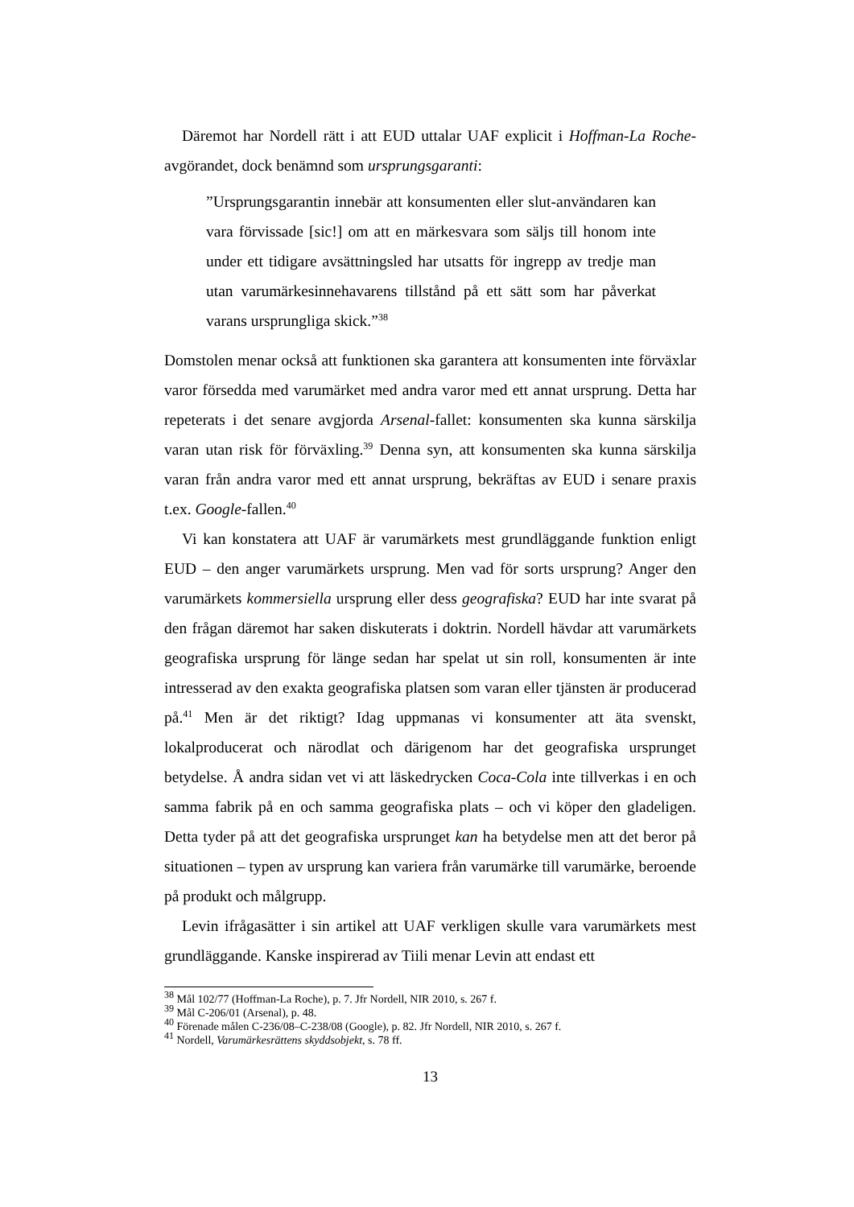Däremot har Nordell rätt i att EUD uttalar UAF explicit i Hoffman-La Roche-avgörandet, dock benämnd som ursprungsgaranti:
”Ursprungsgarantin innebär att konsumenten eller slut-användaren kan vara förvissade [sic!] om att en märkesvara som säljs till honom inte under ett tidigare avsättningsled har utsatts för ingrepp av tredje man utan varumärkesinnehavarens tillstånd på ett sätt som har påverkat varans ursprungliga skick.”<sup>38</sup>
Domstolen menar också att funktionen ska garantera att konsumenten inte förväxlar varor försedda med varumärket med andra varor med ett annat ursprung. Detta har repeterats i det senare avgjorda Arsenal-fallet: konsumenten ska kunna särskilja varan utan risk för förväxling.<sup>39</sup> Denna syn, att konsumenten ska kunna särskilja varan från andra varor med ett annat ursprung, bekräftas av EUD i senare praxis t.ex. Google-fallen.<sup>40</sup>
Vi kan konstatera att UAF är varumärkets mest grundläggande funktion enligt EUD – den anger varumärkets ursprung. Men vad för sorts ursprung? Anger den varumärkets kommersiella ursprung eller dess geografiska? EUD har inte svarat på den frågan däremot har saken diskuterats i doktrin. Nordell hävdar att varumärkets geografiska ursprung för länge sedan har spelat ut sin roll, konsumenten är inte intresserad av den exakta geografiska platsen som varan eller tjänsten är producerad på.<sup>41</sup> Men är det riktigt? Idag uppmanas vi konsumenter att äta svenskt, lokalproducerat och närodlat och därigenom har det geografiska ursprunget betydelse. Å andra sidan vet vi att läskedrycken Coca-Cola inte tillverkas i en och samma fabrik på en och samma geografiska plats – och vi köper den gladeligen. Detta tyder på att det geografiska ursprunget kan ha betydelse men att det beror på situationen – typen av ursprung kan variera från varumärke till varumärke, beroende på produkt och målgrupp.
Levin ifrågasätter i sin artikel att UAF verkligen skulle vara varumärkets mest grundläggande. Kanske inspirerad av Tiili menar Levin att endast ett
<sup>38</sup> Mål 102/77 (Hoffman-La Roche), p. 7. Jfr Nordell, NIR 2010, s. 267 f.
<sup>39</sup> Mål C-206/01 (Arsenal), p. 48.
<sup>40</sup> Förenade målen C-236/08–C-238/08 (Google), p. 82. Jfr Nordell, NIR 2010, s. 267 f.
<sup>41</sup> Nordell, Varumärkesrättens skyddsobjekt, s. 78 ff.
13